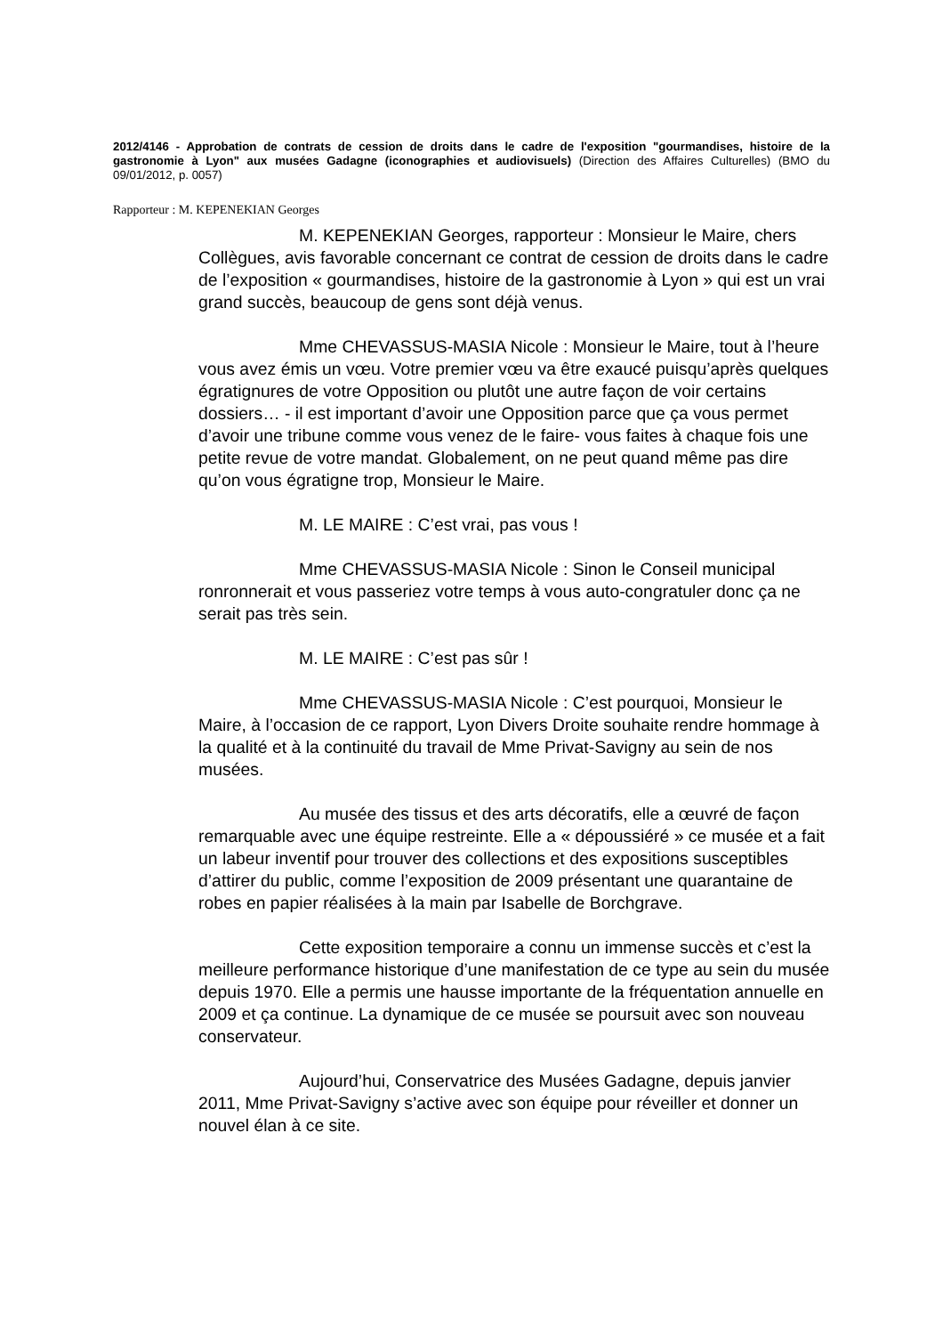2012/4146 - Approbation de contrats de cession de droits dans le cadre de l'exposition "gourmandises, histoire de la gastronomie à Lyon" aux musées Gadagne (iconographies et audiovisuels) (Direction des Affaires Culturelles) (BMO du 09/01/2012, p. 0057)
Rapporteur : M. KEPENEKIAN Georges
M. KEPENEKIAN Georges, rapporteur : Monsieur le Maire, chers Collègues, avis favorable concernant ce contrat de cession de droits dans le cadre de l’exposition « gourmandises, histoire de la gastronomie à Lyon » qui est un vrai grand succès, beaucoup de gens sont déjà venus.
Mme CHEVASSUS-MASIA Nicole : Monsieur le Maire, tout à l’heure vous avez émis un vœu. Votre premier vœu va être exaucé puisqu’après quelques égratignures de votre Opposition ou plutôt une autre façon de voir certains dossiers… - il est important d’avoir une Opposition parce que ça vous permet d’avoir une tribune comme vous venez de le faire- vous faites à chaque fois une petite revue de votre mandat. Globalement, on ne peut quand même pas dire qu’on vous égratigne trop, Monsieur le Maire.
M. LE MAIRE : C’est vrai, pas vous !
Mme CHEVASSUS-MASIA Nicole : Sinon le Conseil municipal ronronnerait et vous passeriez votre temps à vous auto-congratuler donc ça ne serait pas très sein.
M. LE MAIRE : C’est pas sûr !
Mme CHEVASSUS-MASIA Nicole : C’est pourquoi, Monsieur le Maire, à l’occasion de ce rapport, Lyon Divers Droite souhaite rendre hommage à la qualité et à la continuité du travail de Mme Privat-Savigny au sein de nos musées.
Au musée des tissus et des arts décoratifs, elle a œuvré de façon remarquable avec une équipe restreinte. Elle a « dépoussiéré » ce musée et a fait un labeur inventif pour trouver des collections et des expositions susceptibles d’attirer du public, comme l’exposition de 2009 présentant une quarantaine de robes en papier réalisées à la main par Isabelle de Borchgrave.
Cette exposition temporaire a connu un immense succès et c’est la meilleure performance historique d’une manifestation de ce type au sein du musée depuis 1970. Elle a permis une hausse importante de la fréquentation annuelle en 2009 et ça continue. La dynamique de ce musée se poursuit avec son nouveau conservateur.
Aujourd’hui, Conservatrice des Musées Gadagne, depuis janvier 2011, Mme Privat-Savigny s’active avec son équipe pour réveiller et donner un nouvel élan à ce site.